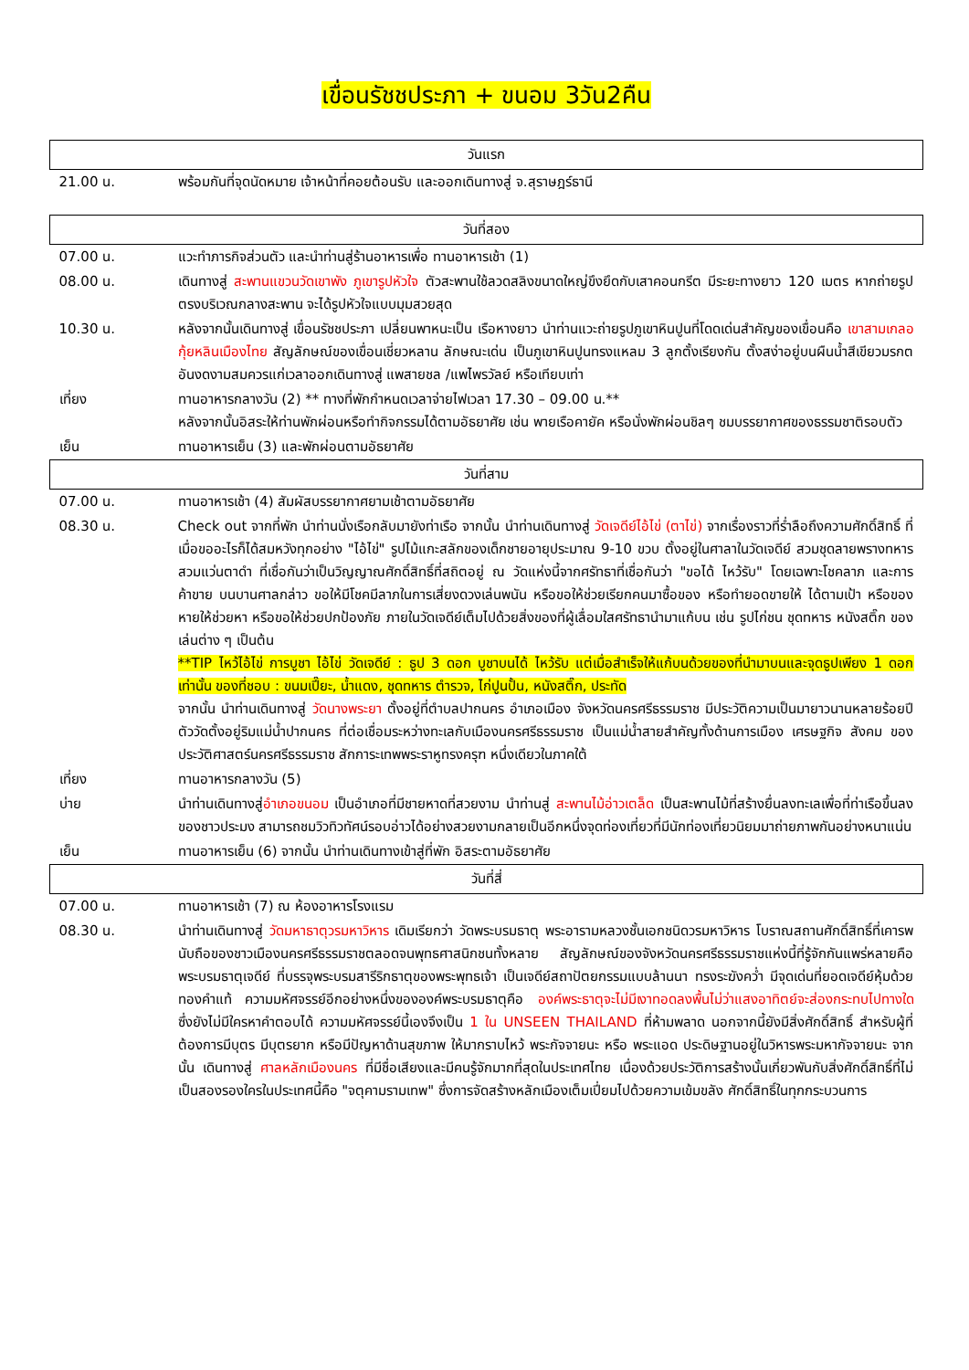เขื่อนรัชชประภา + ขนอม 3วัน2คืน
| วันแรก | |
| --- | --- |
| 21.00 น. | พร้อมกันที่จุดนัดหมาย เจ้าหน้าที่คอยต้อนรับ และออกเดินทางสู่ จ.สุราษฎร์ธานี |
| วันที่สอง | |
| 07.00 น. | แวะทำภารกิจส่วนตัว และนำท่านสู่ร้านอาหารเพื่อ ทานอาหารเช้า (1) |
| 08.00 น. | เดินทางสู่ สะพานแขวนวัดเขาพัง ภูเขารูปหัวใจ ตัวสะพานใช้ลวดสลิงขนาดใหญ่ขึงยึดกับเสาคอนกรีต มีระยะทางยาว 120 เมตร หากถ่ายรูปตรงบริเวณกลางสะพาน จะได้รูปหัวใจแบบมุมสวยสุด |
| 10.30 น. | หลังจากนั้นเดินทางสู่ เขื่อนรัชชประภา เปลี่ยนพาหนะเป็น เรือหางยาว นำท่านแวะถ่ายรูปภูเขาหินปูนที่โดดเด่นสำคัญของเขื่อนคือ เขาสามเกลอ กุ้ยหลินเมืองไทย สัญลักษณ์ของเขื่อนเชี่ยวหลาน ลักษณะเด่น เป็นภูเขาหินปูนทรงแหลม 3 ลูกตั้งเรียงกัน ตั้งสง่าอยู่บนผืนน้ำสีเขียวมรกตอันงดงามสมควรแก่เวลาออกเดินทางสู่ แพสายชล /แพไพรวัลย์ หรือเทียบเท่า |
| เที่ยง | ทานอาหารกลางวัน (2) ** ทางที่พักกำหนดเวลาจ่ายไฟเวลา 17.30 – 09.00 น.** หลังจากนั้นอิสระให้ท่านพักผ่อนหรือทำกิจกรรมได้ตามอัธยาศัย เช่น พายเรือคายัค หรือนั่งพักผ่อนชิลๆ ชมบรรยากาศของธรรมชาติรอบตัว |
| เย็น | ทานอาหารเย็น (3) และพักผ่อนตามอัธยาศัย |
| วันที่สาม | |
| 07.00 น. | ทานอาหารเช้า (4) สัมผัสบรรยากาศยามเช้าตามอัธยาศัย |
| 08.30 น. | Check out จากที่พัก นำท่านนั่งเรือกลับมายังท่าเรือ จากนั้น นำท่านเดินทางสู่ วัดเจดีย์ไอ้ไข่ (ตาไข่) จากเรื่องราวที่ร่ำลือถึงความศักดิ์สิทธิ์ ที่เมื่อขออะไรก็ได้สมหวังทุกอย่าง "ไอ้ไข่" รูปไม้แกะสลักของเด็กชายอายุประมาณ 9-10 ขวบ ตั้งอยู่ในศาลาในวัดเจดีย์ สวมชุดลายพรางทหารสวมแว่นตาดำ ที่เชื่อกันว่าเป็นวิญญาณศักดิ์สิทธิ์ที่สถิตอยู่ ณ วัดแห่งนี้จากศรัทธาที่เชื่อกันว่า "ขอได้ ไหว้รับ" โดยเฉพาะโชคลาภ และการค้าขาย บนบานศาลกล่าว ขอให้มีโชคมีลาภในการเสี่ยงดวงเล่นพนัน หรือขอให้ช่วยเรียกคนมาซื้อของ หรือทำยอดขายให้ ได้ตามเป้า หรือของหายให้ช่วยหา หรือขอให้ช่วยปกป้องภัย ภายในวัดเจดีย์เต็มไปด้วยสิ่งของที่ผู้เลื่อมใสศรัทธานำมาแก้บน เช่น รูปไก่ชน ชุดทหาร หนังสติ๊ก ของเล่นต่าง ๆ เป็นต้น **TIP ไหว้ไอ้ไข่ การบูชา ไอ้ไข่ วัดเจดีย์ : ธูป 3 ดอก บูชาบนได้ ไหว้รับ แต่เมื่อสำเร็จให้แก้บนด้วยของที่นำมาบนและจุดธูปเพียง 1 ดอกเท่านั้น ของที่ชอบ : ขนมเปี๊ยะ, น้ำแดง, ชุดทหาร ตำรวจ, ไก่ปูนปั้น, หนังสติ๊ก, ประทัด จากนั้น นำท่านเดินทางสู่ วัดนางพระยา ตั้งอยู่ที่ตำบลปากนคร อำเภอเมือง จังหวัดนครศรีธรรมราช มีประวัติความเป็นมายาวนานหลายร้อยปี ตัววัดตั้งอยู่ริมแม่น้ำปากนคร ที่ต่อเชื่อมระหว่างทะเลกับเมืองนครศรีธรรมราช เป็นแม่น้ำสายสำคัญทั้งด้านการเมือง เศรษฐกิจ สังคม ของประวัติศาสตร์นครศรีธรรมราช สักการะเทพพระราหูทรงครุฑ หนึ่งเดียวในภาคใต้ |
| เที่ยง | ทานอาหารกลางวัน (5) |
| บ่าย | นำท่านเดินทางสู่ อำเภอขนอม เป็นอำเภอที่มีชายหาดที่สวยงาม นำท่านสู่ สะพานไม้อ่าวเตล็ด เป็นสะพานไม้ที่สร้างยื่นลงทะเลเพื่อที่ท่าเรือขึ้นลงของชาวประมง สามารถชมวิวทิวทัศน์รอบอ่าวได้อย่างสวยงามกลายเป็นอีกหนึ่งจุดท่องเที่ยวที่มีนักท่องเที่ยวนิยมมาถ่ายภาพกันอย่างหนาแน่น |
| เย็น | ทานอาหารเย็น (6) จากนั้น นำท่านเดินทางเข้าสู่ที่พัก อิสระตามอัธยาศัย |
| วันที่สี่ | |
| 07.00 น. | ทานอาหารเช้า (7) ณ ห้องอาหารโรงแรม |
| 08.30 น. | นำท่านเดินทางสู่ วัดมหาธาตุวรมหาวิหาร เดิมเรียกว่า วัดพระบรมธาตุ พระอารามหลวงชั้นเอกชนิดวรมหาวิหาร โบราณสถานศักดิ์สิทธิ์ที่เคารพนับถือของชาวเมืองนครศรีธรรมราชตลอดจนพุทธศาสนิกชนทั้งหลาย สัญลักษณ์ของจังหวัดนครศรีธรรมราชแห่งนี้ที่รู้จักกันแพร่หลายคือ พระบรมธาตุเจดีย์ ที่บรรจุพระบรมสารีริกธาตุของพระพุทธเจ้า เป็นเจดีย์สถาปัตยกรรมแบบล้านนา ทรงระฆังคว่ำ มีจุดเด่นที่ยอดเจดีย์หุ้มด้วยทองคำแท้ ความมหัศจรรย์อีกอย่างหนึ่งขององค์พระบรมธาตุคือ องค์พระธาตุจะไม่มีเงาทอดลงพื้นไม่ว่าแสงอาทิตย์จะส่องกระทบไปทางใด ซึ่งยังไม่มีใครหาคำตอบได้ ความมหัศจรรย์นี้เองจึงเป็น 1 ใน UNSEEN THAILAND ที่ห้ามพลาด นอกจากนี้ยังมีสิ่งศักดิ์สิทธิ์ สำหรับผู้ที่ต้องการมีบุตร มีบุตรยาก หรือมีปัญหาด้านสุขภาพ ให้มากราบไหว้ พระกัจจายนะ หรือ พระแอด ประดิษฐานอยู่ในวิหารพระมหากัจจายนะ จากนั้น เดินทางสู่ ศาลหลักเมืองนคร ที่มีชื่อเสียงและมีคนรู้จักมากที่สุดในประเทศไทย เนื่องด้วยประวัติการสร้างนั้นเกี่ยวพันกับสิ่งศักดิ์สิทธิ์ที่ไม่เป็นสองรองใครในประเทศนี้คือ "จตุคามรามเทพ" ซึ่งการจัดสร้างหลักเมืองเต็มเปี่ยมไปด้วยความเข้มขลัง ศักดิ์สิทธิ์ในทุกกระบวนการ |